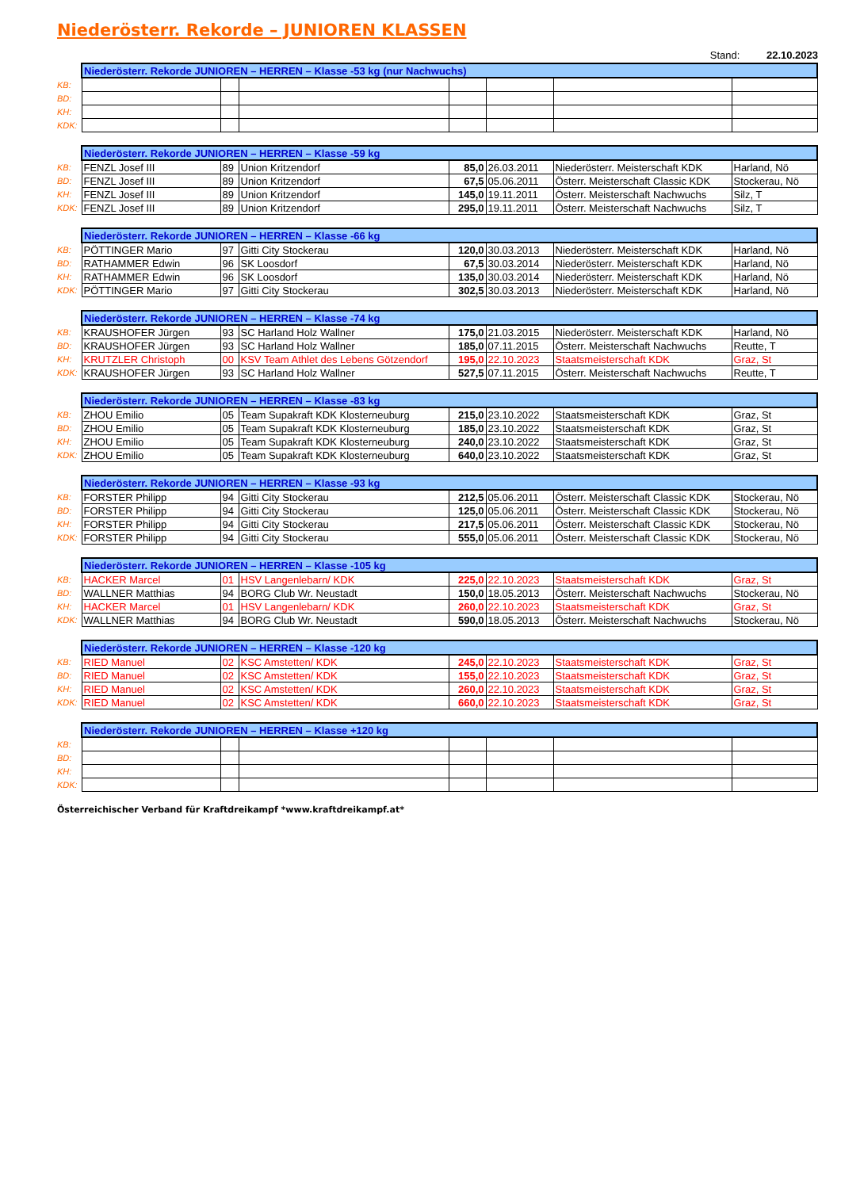Niederösterr. Rekorde – JUNIOREN KLASSEN
Stand: 22.10.2023
| | Niederösterr. Rekorde JUNIOREN – HERREN – Klasse -53 kg (nur Nachwuchs) | | | | | | |
| KB: | | | | | | | |
| BD: | | | | | | | |
| KH: | | | | | | | |
| KDK: | | | | | | | |
| | Niederösterr. Rekorde JUNIOREN – HERREN – Klasse -59 kg | | | | | | |
| KB: | FENZL Josef III | 89 | Union Kritzendorf | 85,0 | 26.03.2011 | Niederösterr. Meisterschaft KDK | Harland, Nö |
| BD: | FENZL Josef III | 89 | Union Kritzendorf | 67,5 | 05.06.2011 | Österr. Meisterschaft Classic KDK | Stockerau, Nö |
| KH: | FENZL Josef III | 89 | Union Kritzendorf | 145,0 | 19.11.2011 | Österr. Meisterschaft Nachwuchs | Silz, T |
| KDK: | FENZL Josef III | 89 | Union Kritzendorf | 295,0 | 19.11.2011 | Österr. Meisterschaft Nachwuchs | Silz, T |
| | Niederösterr. Rekorde JUNIOREN – HERREN – Klasse -66 kg | | | | | | |
| KB: | PÖTTINGER Mario | 97 | Gitti City Stockerau | 120,0 | 30.03.2013 | Niederösterr. Meisterschaft KDK | Harland, Nö |
| BD: | RATHAMMER Edwin | 96 | SK Loosdorf | 67,5 | 30.03.2014 | Niederösterr. Meisterschaft KDK | Harland, Nö |
| KH: | RATHAMMER Edwin | 96 | SK Loosdorf | 135,0 | 30.03.2014 | Niederösterr. Meisterschaft KDK | Harland, Nö |
| KDK: | PÖTTINGER Mario | 97 | Gitti City Stockerau | 302,5 | 30.03.2013 | Niederösterr. Meisterschaft KDK | Harland, Nö |
| | Niederösterr. Rekorde JUNIOREN – HERREN – Klasse -74 kg | | | | | | |
| KB: | KRAUSHOFER Jürgen | 93 | SC Harland Holz Wallner | 175,0 | 21.03.2015 | Niederösterr. Meisterschaft KDK | Harland, Nö |
| BD: | KRAUSHOFER Jürgen | 93 | SC Harland Holz Wallner | 185,0 | 07.11.2015 | Österr. Meisterschaft Nachwuchs | Reutte, T |
| KH: | KRUTZLER Christoph | 00 | KSV Team Athlet des Lebens Götzendorf | 195,0 | 22.10.2023 | Staatsmeisterschaft KDK | Graz, St |
| KDK: | KRAUSHOFER Jürgen | 93 | SC Harland Holz Wallner | 527,5 | 07.11.2015 | Österr. Meisterschaft Nachwuchs | Reutte, T |
| | Niederösterr. Rekorde JUNIOREN – HERREN – Klasse -83 kg | | | | | | |
| KB: | ZHOU Emilio | 05 | Team Supakraft KDK Klosterneuburg | 215,0 | 23.10.2022 | Staatsmeisterschaft KDK | Graz, St |
| BD: | ZHOU Emilio | 05 | Team Supakraft KDK Klosterneuburg | 185,0 | 23.10.2022 | Staatsmeisterschaft KDK | Graz, St |
| KH: | ZHOU Emilio | 05 | Team Supakraft KDK Klosterneuburg | 240,0 | 23.10.2022 | Staatsmeisterschaft KDK | Graz, St |
| KDK: | ZHOU Emilio | 05 | Team Supakraft KDK Klosterneuburg | 640,0 | 23.10.2022 | Staatsmeisterschaft KDK | Graz, St |
| | Niederösterr. Rekorde JUNIOREN – HERREN – Klasse -93 kg | | | | | | |
| KB: | FORSTER Philipp | 94 | Gitti City Stockerau | 212,5 | 05.06.2011 | Österr. Meisterschaft Classic KDK | Stockerau, Nö |
| BD: | FORSTER Philipp | 94 | Gitti City Stockerau | 125,0 | 05.06.2011 | Österr. Meisterschaft Classic KDK | Stockerau, Nö |
| KH: | FORSTER Philipp | 94 | Gitti City Stockerau | 217,5 | 05.06.2011 | Österr. Meisterschaft Classic KDK | Stockerau, Nö |
| KDK: | FORSTER Philipp | 94 | Gitti City Stockerau | 555,0 | 05.06.2011 | Österr. Meisterschaft Classic KDK | Stockerau, Nö |
| | Niederösterr. Rekorde JUNIOREN – HERREN – Klasse -105 kg | | | | | | |
| KB: | HACKER Marcel | 01 | HSV Langenlebarn/ KDK | 225,0 | 22.10.2023 | Staatsmeisterschaft KDK | Graz, St |
| BD: | WALLNER Matthias | 94 | BORG Club Wr. Neustadt | 150,0 | 18.05.2013 | Österr. Meisterschaft Nachwuchs | Stockerau, Nö |
| KH: | HACKER Marcel | 01 | HSV Langenlebarn/ KDK | 260,0 | 22.10.2023 | Staatsmeisterschaft KDK | Graz, St |
| KDK: | WALLNER Matthias | 94 | BORG Club Wr. Neustadt | 590,0 | 18.05.2013 | Österr. Meisterschaft Nachwuchs | Stockerau, Nö |
| | Niederösterr. Rekorde JUNIOREN – HERREN – Klasse -120 kg | | | | | | |
| KB: | RIED Manuel | 02 | KSC Amstetten/ KDK | 245,0 | 22.10.2023 | Staatsmeisterschaft KDK | Graz, St |
| BD: | RIED Manuel | 02 | KSC Amstetten/ KDK | 155,0 | 22.10.2023 | Staatsmeisterschaft KDK | Graz, St |
| KH: | RIED Manuel | 02 | KSC Amstetten/ KDK | 260,0 | 22.10.2023 | Staatsmeisterschaft KDK | Graz, St |
| KDK: | RIED Manuel | 02 | KSC Amstetten/ KDK | 660,0 | 22.10.2023 | Staatsmeisterschaft KDK | Graz, St |
| | Niederösterr. Rekorde JUNIOREN – HERREN – Klasse +120 kg | | | | | | |
| KB: | | | | | | | |
| BD: | | | | | | | |
| KH: | | | | | | | |
| KDK: | | | | | | | |
Österreichischer Verband für Kraftdreikampf *www.kraftdreikampf.at*